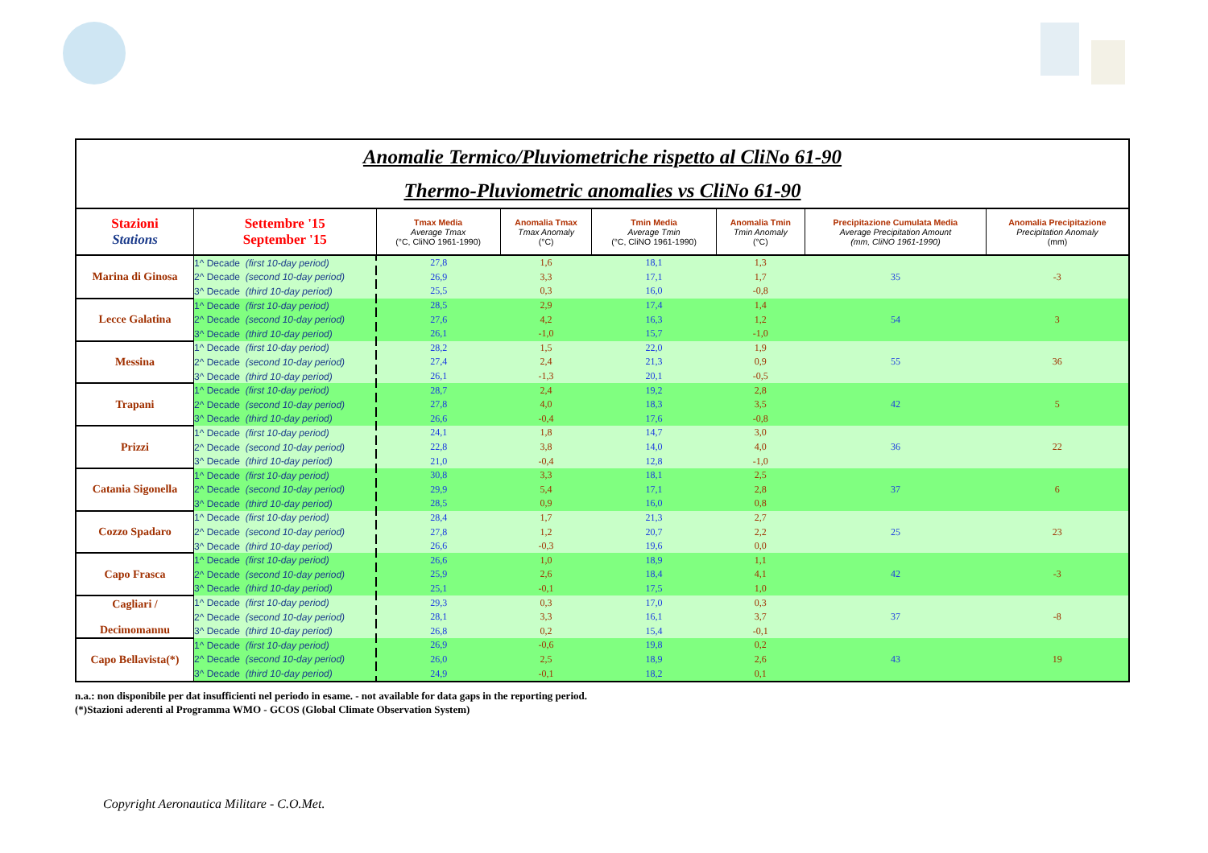| Anomalie Termico/Pluviometriche rispetto al CliNo 61-90 Thermo-Pluviometric anomalies vs CliNo 61-90 | | | | | | | |
| Stazioni Stations | Settembre '15 September '15 | Tmax Media Average Tmax (°C, CliNO 1961-1990) | Anomalia Tmax Tmax Anomaly (°C) | Tmin Media Average Tmin (°C, CliNO 1961-1990) | Anomalia Tmin Tmin Anomaly (°C) | Precipitazione Cumulata Media Average Precipitation Amount (mm, CliNO 1961-1990) | Anomalia Precipitazione Precipitation Anomaly (mm) |
| Marina di Ginosa | 1^ Decade (first 10-day period) | 27,8 | 1,6 | 18,1 | 1,3 | 35 | -3 |
| | 2^ Decade (second 10-day period) | 26,9 | 3,3 | 17,1 | 1,7 | | |
| | 3^ Decade (third 10-day period) | 25,5 | 0,3 | 16,0 | -0,8 | | |
| Lecce Galatina | 1^ Decade (first 10-day period) | 28,5 | 2,9 | 17,4 | 1,4 | 54 | 3 |
| | 2^ Decade (second 10-day period) | 27,6 | 4,2 | 16,3 | 1,2 | | |
| | 3^ Decade (third 10-day period) | 26,1 | -1,0 | 15,7 | -1,0 | | |
| Messina | 1^ Decade (first 10-day period) | 28,2 | 1,5 | 22,0 | 1,9 | 55 | 36 |
| | 2^ Decade (second 10-day period) | 27,4 | 2,4 | 21,3 | 0,9 | | |
| | 3^ Decade (third 10-day period) | 26,1 | -1,3 | 20,1 | -0,5 | | |
| Trapani | 1^ Decade (first 10-day period) | 28,7 | 2,4 | 19,2 | 2,8 | 42 | 5 |
| | 2^ Decade (second 10-day period) | 27,8 | 4,0 | 18,3 | 3,5 | | |
| | 3^ Decade (third 10-day period) | 26,6 | -0,4 | 17,6 | -0,8 | | |
| Prizzi | 1^ Decade (first 10-day period) | 24,1 | 1,8 | 14,7 | 3,0 | 36 | 22 |
| | 2^ Decade (second 10-day period) | 22,8 | 3,8 | 14,0 | 4,0 | | |
| | 3^ Decade (third 10-day period) | 21,0 | -0,4 | 12,8 | -1,0 | | |
| Catania Sigonella | 1^ Decade (first 10-day period) | 30,8 | 3,3 | 18,1 | 2,5 | 37 | 6 |
| | 2^ Decade (second 10-day period) | 29,9 | 5,4 | 17,1 | 2,8 | | |
| | 3^ Decade (third 10-day period) | 28,5 | 0,9 | 16,0 | 0,8 | | |
| Cozzo Spadaro | 1^ Decade (first 10-day period) | 28,4 | 1,7 | 21,3 | 2,7 | 25 | 23 |
| | 2^ Decade (second 10-day period) | 27,8 | 1,2 | 20,7 | 2,2 | | |
| | 3^ Decade (third 10-day period) | 26,6 | -0,3 | 19,6 | 0,0 | | |
| Capo Frasca | 1^ Decade (first 10-day period) | 26,6 | 1,0 | 18,9 | 1,1 | 42 | -3 |
| | 2^ Decade (second 10-day period) | 25,9 | 2,6 | 18,4 | 4,1 | | |
| | 3^ Decade (third 10-day period) | 25,1 | -0,1 | 17,5 | 1,0 | | |
| Cagliari / Decimomannu | 1^ Decade (first 10-day period) | 29,3 | 0,3 | 17,0 | 0,3 | 37 | -8 |
| | 2^ Decade (second 10-day period) | 28,1 | 3,3 | 16,1 | 3,7 | | |
| | 3^ Decade (third 10-day period) | 26,8 | 0,2 | 15,4 | -0,1 | | |
| Capo Bellavista(*) | 1^ Decade (first 10-day period) | 26,9 | -0,6 | 19,8 | 0,2 | 43 | 19 |
| | 2^ Decade (second 10-day period) | 26,0 | 2,5 | 18,9 | 2,6 | | |
| | 3^ Decade (third 10-day period) | 24,9 | -0,1 | 18,2 | 0,1 | | |
n.a.: non disponibile per dat insufficienti nel periodo in esame. - not available for data gaps in the reporting period.
(*)Stazioni aderenti al Programma WMO - GCOS (Global Climate Observation System)
Copyright Aeronautica Militare - C.O.Met.